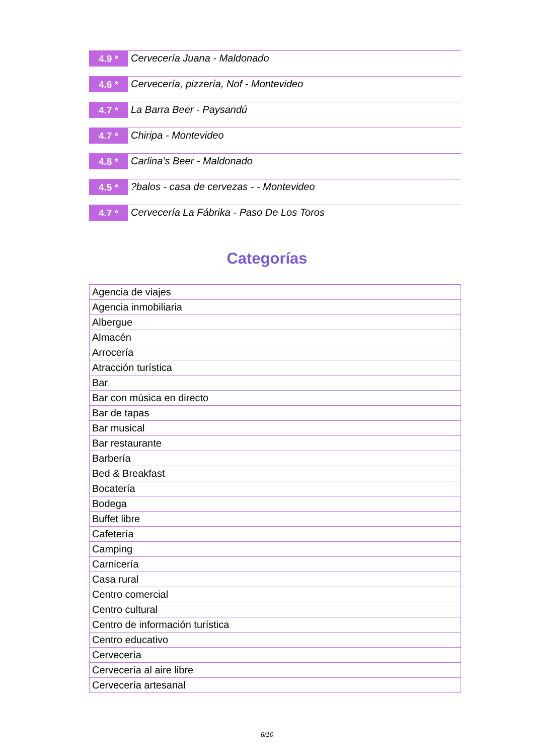4.9 *
Cervecería Juana - Maldonado
4.6 *
Cervecería, pizzería, Nof - Montevideo
4.7 *
La Barra Beer - Paysandú
4.7 *
Chiripa - Montevideo
4.8 *
Carlina’s Beer - Maldonado
4.5 *
?balos - casa de cervezas - - Montevideo
4.7 *
Cervecería La Fábrika - Paso De Los Toros
Categorías
| Agencia de viajes |
| Agencia inmobiliaria |
| Albergue |
| Almacén |
| Arrocería |
| Atracción turística |
| Bar |
| Bar con música en directo |
| Bar de tapas |
| Bar musical |
| Bar restaurante |
| Barbería |
| Bed & Breakfast |
| Bocatería |
| Bodega |
| Buffet libre |
| Cafetería |
| Camping |
| Carnicería |
| Casa rural |
| Centro comercial |
| Centro cultural |
| Centro de información turística |
| Centro educativo |
| Cervecería |
| Cervecería al aire libre |
| Cervecería artesanal |
6/10